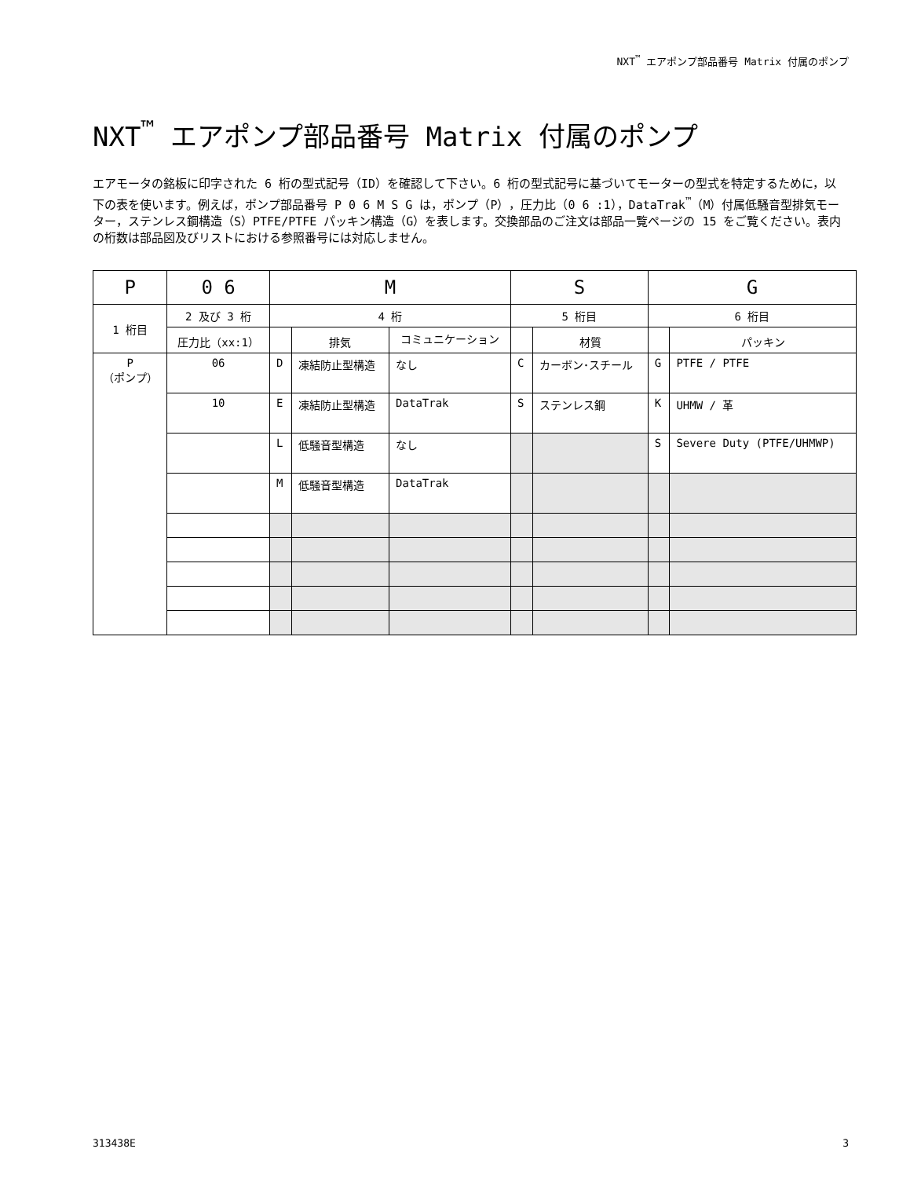NXT<sup>™</sup> エアポンプ部品番号 Matrix 付属のポンプ
NXT<sup>™</sup> エアポンプ部品番号 Matrix 付属のポンプ
エアモータの銘板に印字された 6 桁の型式記号（ID）を確認して下さい。6 桁の型式記号に基づいてモーターの型式を特定するために，以下の表を使います。例えば，ポンプ部品番号 P 0 6 M S G は，ポンプ（P），圧力比（0 6 :1），DataTrak<sup>™</sup>（M）付属低騒音型排気モーター，ステンレス鋼構造（S）PTFE/PTFE パッキン構造（G）を表します。交換部品のご注文は部品一覧ページの 15 をご覧ください。表内の桁数は部品図及びリストにおける参照番号には対応しません。
| P | 0 6 | M | | | S | | G | |
| --- | --- | --- | --- | --- | --- | --- | --- | --- |
| 1 桁目 | 2 及び 3 桁 | 4 桁 | | | 5 桁目 | | 6 桁目 | |
| | 圧力比（xx:1） | | 排気 | コミュニケーション | | 材質 | | パッキン |
| P （ポンプ） | 06 | D | 凍結防止型構造 | なし | C | カーボン･スチール | G | PTFE / PTFE |
| | 10 | E | 凍結防止型構造 | DataTrak | S | ステンレス鋼 | K | UHMW / 革 |
| | | L | 低騒音型構造 | なし | | | S | Severe Duty (PTFE/UHMWP) |
| | | M | 低騒音型構造 | DataTrak | | | | |
313438E 3